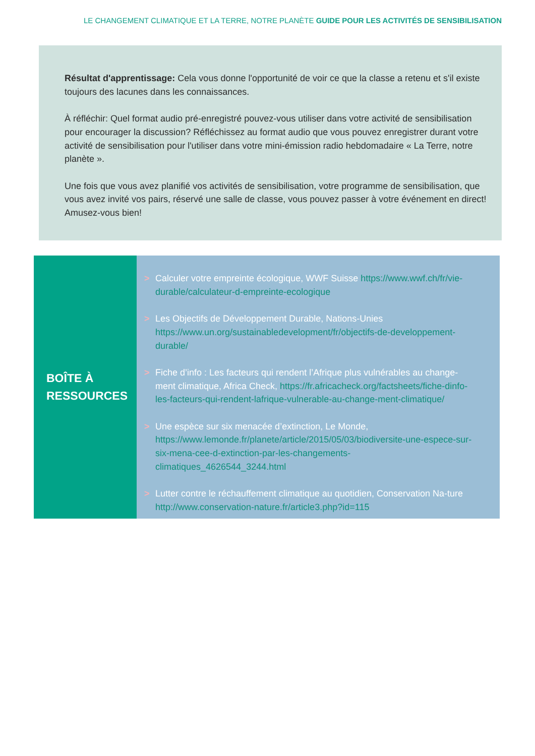LE CHANGEMENT CLIMATIQUE ET LA TERRE, NOTRE PLANÈTE GUIDE POUR LES ACTIVITÉS DE SENSIBILISATION
Résultat d'apprentissage: Cela vous donne l'opportunité de voir ce que la classe a retenu et s'il existe toujours des lacunes dans les connaissances.
À réfléchir: Quel format audio pré-enregistré pouvez-vous utiliser dans votre activité de sensibilisation pour encourager la discussion? Réfléchissez au format audio que vous pouvez enregistrer durant votre activité de sensibilisation pour l'utiliser dans votre mini-émission radio hebdomadaire « La Terre, notre planète ».
Une fois que vous avez planifié vos activités de sensibilisation, votre programme de sensibilisation, que vous avez invité vos pairs, réservé une salle de classe, vous pouvez passer à votre événement en direct! Amusez-vous bien!
BOÎTE À
RESSOURCES
> Calculer votre empreinte écologique, WWF Suisse https://www.wwf.ch/fr/vie-durable/calculateur-d-empreinte-ecologique
> Les Objectifs de Développement Durable, Nations-Unies https://www.un.org/sustainabledevelopment/fr/objectifs-de-developpement-durable/
> Fiche d’info : Les facteurs qui rendent l’Afrique plus vulnérables au change-ment climatique, Africa Check, https://fr.africacheck.org/factsheets/fiche-dinfo-les-facteurs-qui-rendent-lafrique-vulnerable-au-change-ment-climatique/
> Une espèce sur six menacée d’extinction, Le Monde, https://www.lemonde.fr/planete/article/2015/05/03/biodiversite-une-espece-sur-six-mena-cee-d-extinction-par-les-changements-climatiques_4626544_3244.html
> Lutter contre le réchauffement climatique au quotidien, Conservation Na-ture http://www.conservation-nature.fr/article3.php?id=115